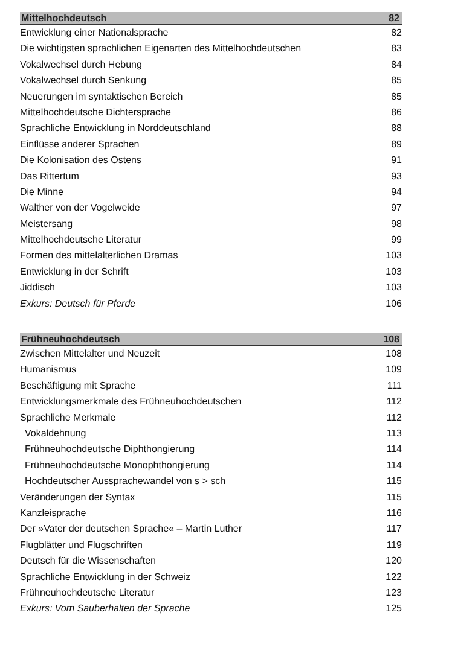Mittelhochdeutsch 82
Entwicklung einer Nationalsprache 82
Die wichtigsten sprachlichen Eigenarten des Mittelhochdeutschen 83
Vokalwechsel durch Hebung 84
Vokalwechsel durch Senkung 85
Neuerungen im syntaktischen Bereich 85
Mittelhochdeutsche Dichtersprache 86
Sprachliche Entwicklung in Norddeutschland 88
Einflüsse anderer Sprachen 89
Die Kolonisation des Ostens 91
Das Rittertum 93
Die Minne 94
Walther von der Vogelweide 97
Meistersang 98
Mittelhochdeutsche Literatur 99
Formen des mittelalterlichen Dramas 103
Entwicklung in der Schrift 103
Jiddisch 103
Exkurs: Deutsch für Pferde 106
Frühneuhochdeutsch 108
Zwischen Mittelalter und Neuzeit 108
Humanismus 109
Beschäftigung mit Sprache 111
Entwicklungsmerkmale des Frühneuhochdeutschen 112
Sprachliche Merkmale 112
Vokaldehnung 113
Frühneuhochdeutsche Diphthongierung 114
Frühneuhochdeutsche Monophthongierung 114
Hochdeutscher Aussprachewandel von s > sch 115
Veränderungen der Syntax 115
Kanzleisprache 116
Der »Vater der deutschen Sprache« – Martin Luther 117
Flugblätter und Flugschriften 119
Deutsch für die Wissenschaften 120
Sprachliche Entwicklung in der Schweiz 122
Frühneuhochdeutsche Literatur 123
Exkurs: Vom Sauberhalten der Sprache 125